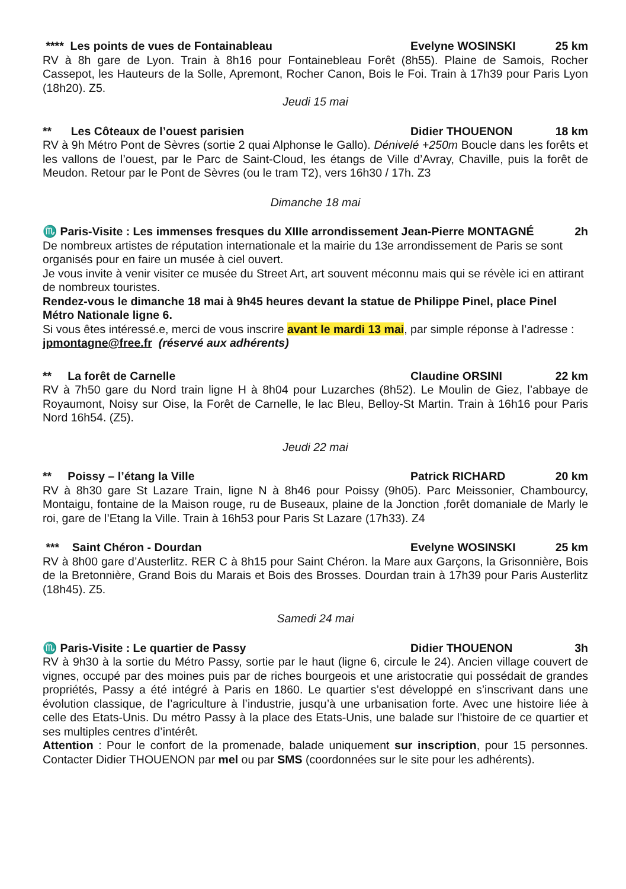**** Les points de vues de Fontainableau Evelyne WOSINSKI 25 km
RV à 8h gare de Lyon. Train à 8h16 pour Fontainebleau Forêt (8h55). Plaine de Samois, Rocher Cassepot, les Hauteurs de la Solle, Apremont, Rocher Canon, Bois le Foi. Train à 17h39 pour Paris Lyon (18h20). Z5.
Jeudi 15 mai
** Les Côteaux de l’ouest parisien Didier THOUENON 18 km
RV à 9h Métro Pont de Sèvres (sortie 2 quai Alphonse le Gallo). Dénivelé +250m Boucle dans les forêts et les vallons de l’ouest, par le Parc de Saint-Cloud, les étangs de Ville d’Avray, Chaville, puis la forêt de Meudon. Retour par le Pont de Sèvres (ou le tram T2), vers 16h30 / 17h. Z3
Dimanche 18 mai
♏ Paris-Visite : Les immenses fresques du XIIIe arrondissement Jean-Pierre MONTAGNÉ 2h
De nombreux artistes de réputation internationale et la mairie du 13e arrondissement de Paris se sont organisés pour en faire un musée à ciel ouvert.
Je vous invite à venir visiter ce musée du Street Art, art souvent méconnu mais qui se révèle ici en attirant de nombreux touristes.
Rendez-vous le dimanche 18 mai à 9h45 heures devant la statue de Philippe Pinel, place Pinel Métro Nationale ligne 6.
Si vous êtes intéressé.e, merci de vous inscrire avant le mardi 13 mai, par simple réponse à l’adresse : jpmontagne@free.fr (réservé aux adhérents)
** La forêt de Carnelle Claudine ORSINI 22 km
RV à 7h50 gare du Nord train ligne H à 8h04 pour Luzarches (8h52). Le Moulin de Giez, l’abbaye de Royaumont, Noisy sur Oise, la Forêt de Carnelle, le lac Bleu, Belloy-St Martin. Train à 16h16 pour Paris Nord 16h54. (Z5).
Jeudi 22 mai
** Poissy – l’étang la Ville Patrick RICHARD 20 km
RV à 8h30 gare St Lazare Train, ligne N à 8h46 pour Poissy (9h05). Parc Meissonier, Chambourcy, Montaigu, fontaine de la Maison rouge, ru de Buseaux, plaine de la Jonction ,forêt domaniale de Marly le roi, gare de l’Etang la Ville. Train à 16h53 pour Paris St Lazare (17h33). Z4
*** Saint Chéron - Dourdan Evelyne WOSINSKI 25 km
RV à 8h00 gare d’Austerlitz. RER C à 8h15 pour Saint Chéron. la Mare aux Garçons, la Grisonnière, Bois de la Bretonnière, Grand Bois du Marais et Bois des Brosses. Dourdan train à 17h39 pour Paris Austerlitz (18h45). Z5.
Samedi 24 mai
♏ Paris-Visite : Le quartier de Passy Didier THOUENON 3h
RV à 9h30 à la sortie du Métro Passy, sortie par le haut (ligne 6, circule le 24). Ancien village couvert de vignes, occupé par des moines puis par de riches bourgeois et une aristocratie qui possédait de grandes propriétés, Passy a été intégré à Paris en 1860. Le quartier s’est développé en s’inscrivant dans une évolution classique, de l’agriculture à l’industrie, jusqu’à une urbanisation forte. Avec une histoire liée à celle des Etats-Unis. Du métro Passy à la place des Etats-Unis, une balade sur l’histoire de ce quartier et ses multiples centres d’intérêt.
Attention : Pour le confort de la promenade, balade uniquement sur inscription, pour 15 personnes. Contacter Didier THOUENON par mel ou par SMS (coordonnées sur le site pour les adhérents).